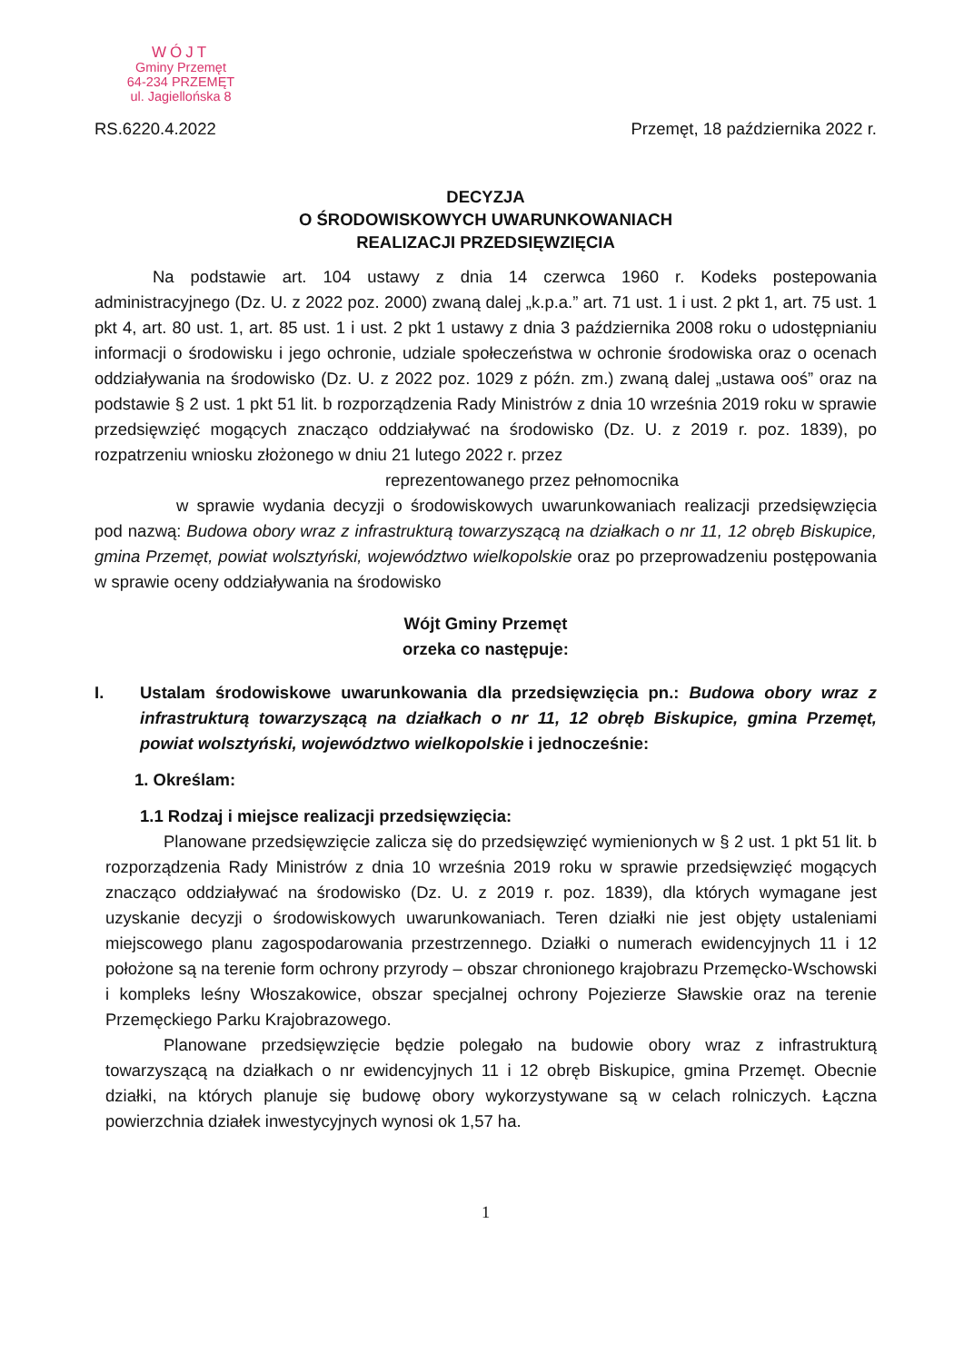WÓJT
Gminy Przemęt
64-234 PRZEMĘT
ul. Jagiellońska 8
RS.6220.4.2022 Przemęt, 18 października 2022 r.
DECYZJA
O ŚRODOWISKOWYCH UWARUNKOWANIACH
REALIZACJI PRZEDSIĘWZIĘCIA
Na podstawie art. 104 ustawy z dnia 14 czerwca 1960 r. Kodeks postepowania administracyjnego (Dz. U. z 2022 poz. 2000) zwaną dalej „k.p.a.” art. 71 ust. 1 i ust. 2 pkt 1, art. 75 ust. 1 pkt 4, art. 80 ust. 1, art. 85 ust. 1 i ust. 2 pkt 1 ustawy z dnia 3 października 2008 roku o udostępnianiu informacji o środowisku i jego ochronie, udziale społeczeństwa w ochronie środowiska oraz o ocenach oddziaływania na środowisko (Dz. U. z 2022 poz. 1029 z późn. zm.) zwaną dalej „ustawa ooś” oraz na podstawie § 2 ust. 1 pkt 51 lit. b rozporządzenia Rady Ministrów z dnia 10 września 2019 roku w sprawie przedsięwzięć mogących znacząco oddziaływać na środowisko (Dz. U. z 2019 r. poz. 1839), po rozpatrzeniu wniosku złożonego w dniu 21 lutego 2022 r. przez
reprezentowanego przez pełnomocnika
w sprawie wydania decyzji o środowiskowych uwarunkowaniach realizacji przedsięwzięcia pod nazwą: Budowa obory wraz z infrastrukturą towarzyszącą na działkach o nr 11, 12 obręb Biskupice, gmina Przemęt, powiat wolsztyński, województwo wielkopolskie oraz po przeprowadzeniu postępowania w sprawie oceny oddziaływania na środowisko
Wójt Gminy Przemęt
orzeka co następuje:
I. Ustalam środowiskowe uwarunkowania dla przedsięwzięcia pn.: Budowa obory wraz z infrastrukturą towarzyszącą na działkach o nr 11, 12 obręb Biskupice, gmina Przemęt, powiat wolsztyński, województwo wielkopolskie i jednocześnie:
1. Określam:
1.1 Rodzaj i miejsce realizacji przedsięwzięcia:
Planowane przedsięwzięcie zalicza się do przedsięwzięć wymienionych w § 2 ust. 1 pkt 51 lit. b rozporządzenia Rady Ministrów z dnia 10 września 2019 roku w sprawie przedsięwzięć mogących znacząco oddziaływać na środowisko (Dz. U. z 2019 r. poz. 1839), dla których wymagane jest uzyskanie decyzji o środowiskowych uwarunkowaniach. Teren działki nie jest objęty ustaleniami miejscowego planu zagospodarowania przestrzennego. Działki o numerach ewidencyjnych 11 i 12 położone są na terenie form ochrony przyrody – obszar chronionego krajobrazu Przemęcko-Wschowski i kompleks leśny Włoszakowice, obszar specjalnej ochrony Pojezierze Sławskie oraz na terenie Przemęckiego Parku Krajobrazowego.
Planowane przedsięwzięcie będzie polegało na budowie obory wraz z infrastrukturą towarzyszącą na działkach o nr ewidencyjnych 11 i 12 obręb Biskupice, gmina Przemęt. Obecnie działki, na których planuje się budowę obory wykorzystywane są w celach rolniczych. Łączna powierzchnia działek inwestycyjnych wynosi ok 1,57 ha.
1